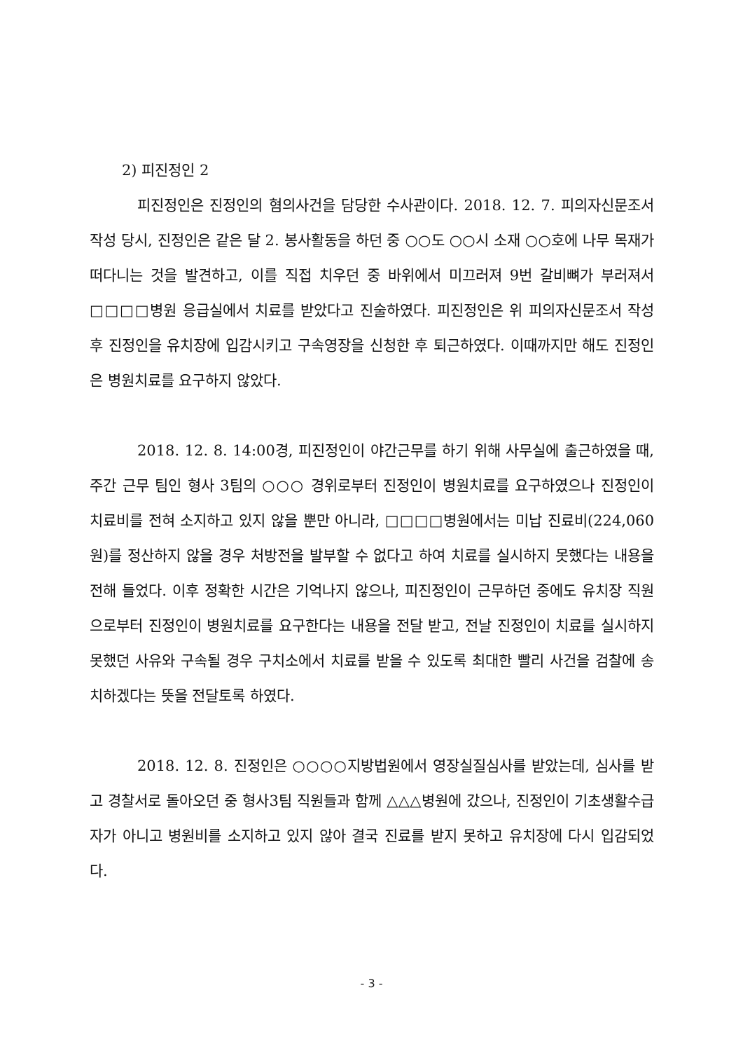2) 피진정인 2
피진정인은 진정인의 혐의사건을 담당한 수사관이다. 2018. 12. 7. 피의자신문조서 작성 당시, 진정인은 같은 달 2. 봉사활동을 하던 중 ○○도 ○○시 소재 ○○호에 나무 목재가 떠다니는 것을 발견하고, 이를 직접 치우던 중 바위에서 미끄러져 9번 갈비뼈가 부러져서 □□□□병원 응급실에서 치료를 받았다고 진술하였다. 피진정인은 위 피의자신문조서 작성 후 진정인을 유치장에 입감시키고 구속영장을 신청한 후 퇴근하였다. 이때까지만 해도 진정인은 병원치료를 요구하지 않았다.
2018. 12. 8. 14:00경, 피진정인이 야간근무를 하기 위해 사무실에 출근하였을 때, 주간 근무 팀인 형사 3팀의 ○○○ 경위로부터 진정인이 병원치료를 요구하였으나 진정인이 치료비를 전혀 소지하고 있지 않을 뿐만 아니라, □□□□병원에서는 미납 진료비(224,060원)를 정산하지 않을 경우 처방전을 발부할 수 없다고 하여 치료를 실시하지 못했다는 내용을 전해 들었다. 이후 정확한 시간은 기억나지 않으나, 피진정인이 근무하던 중에도 유치장 직원으로부터 진정인이 병원치료를 요구한다는 내용을 전달 받고, 전날 진정인이 치료를 실시하지 못했던 사유와 구속될 경우 구치소에서 치료를 받을 수 있도록 최대한 빨리 사건을 검찰에 송치하겠다는 뜻을 전달토록 하였다.
2018. 12. 8. 진정인은 ○○○○지방법원에서 영장실질심사를 받았는데, 심사를 받고 경찰서로 돌아오던 중 형사3팀 직원들과 함께 △△△병원에 갔으나, 진정인이 기초생활수급자가 아니고 병원비를 소지하고 있지 않아 결국 진료를 받지 못하고 유치장에 다시 입감되었다.
- 3 -